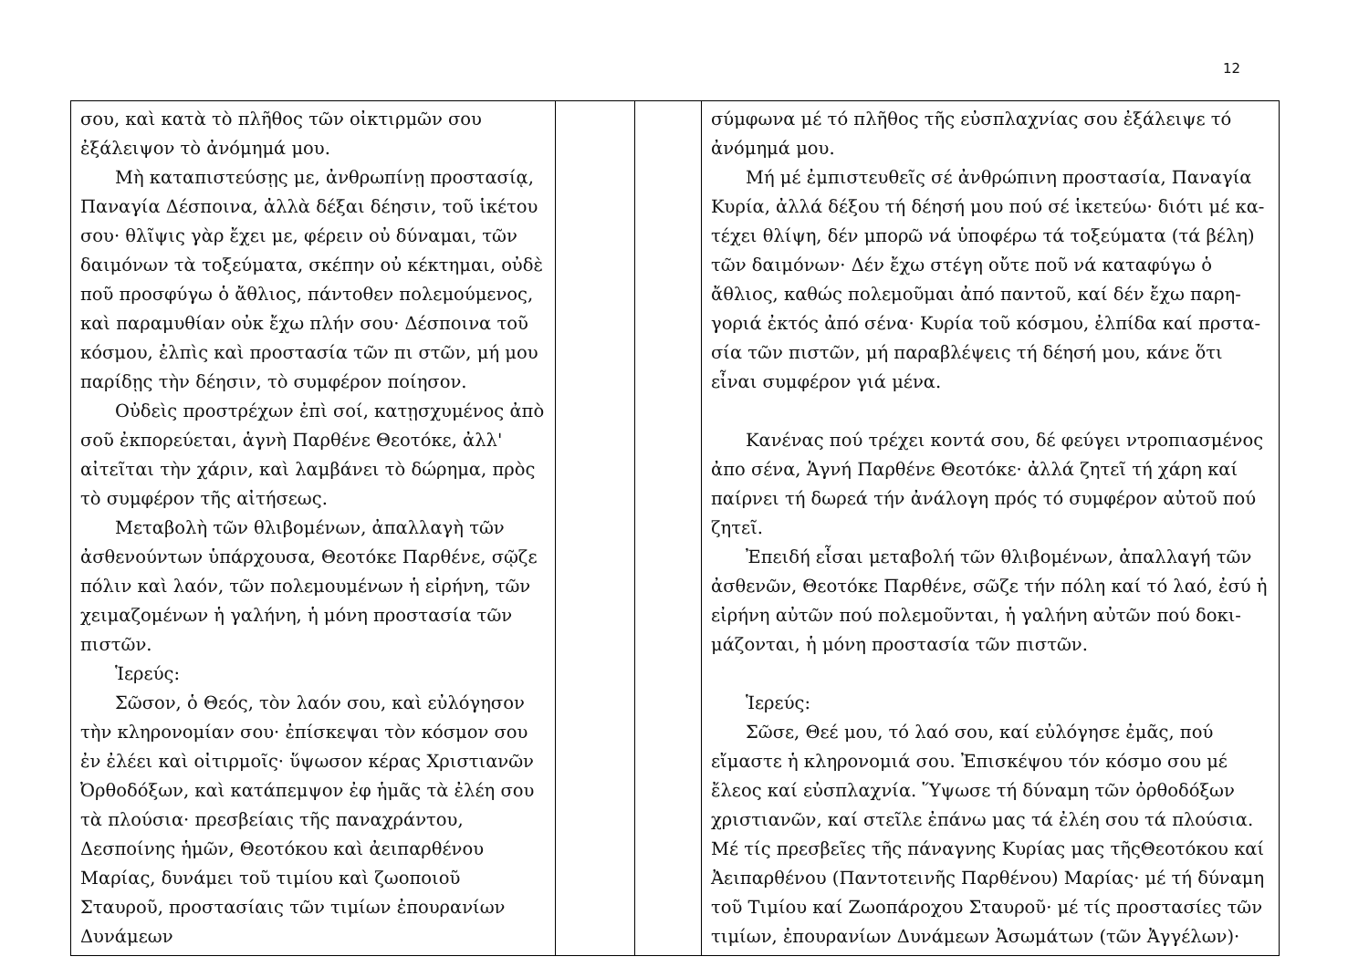12
| σου, καὶ κατὰ τὸ πλῆθος τῶν οἰκτιρμῶν σου ἐξάλειψον τὸ ἀνόμημά μου. Μὴ καταπιστεύσῃς με, ἀνθρωπίνῃ προστασίᾳ, Παναγία Δέσποινα, ἀλλὰ δέξαι δέησιν, τοῦ ἱκέτου σου· θλῖψις γὰρ ἔχει με, φέρειν οὐ δύναμαι, τῶν δαιμόνων τὰ τοξεύματα, σκέπην οὐ κέκτημαι, οὐδὲ ποῦ προσφύγω ὁ ἄθλιος, πάντοθεν πολεμούμενος, καὶ παραμυθίαν οὐκ ἔχω πλήν σου· Δέσποινα τοῦ κόσμου, ἐλπὶς καὶ προστασία τῶν πι στῶν, μή μου παρίδῃς τὴν δέησιν, τὸ συμφέρον ποίησον. Οὐδεὶς προστρέχων ἐπὶ σοί, κατῃσχυμένος ἀπὸ σοῦ ἐκπορεύεται, ἁγνὴ Παρθένε Θεοτόκε, ἀλλ' αἰτεῖται τὴν χάριν, καὶ λαμβάνει τὸ δώρημα, πρὸς τὸ συμφέρον τῆς αἰτήσεως. Μεταβολὴ τῶν θλιβομένων, ἀπαλλαγὴ τῶν ἀσθενούντων ὑπάρχουσα, Θεοτόκε Παρθένε, σῷζε πόλιν καὶ λαόν, τῶν πολεμουμένων ἡ εἰρήνη, τῶν χειμαζομένων ἡ γαλήνη, ἡ μόνη προστασία τῶν πιστῶν. Ἱερεύς: Σῶσον, ὁ Θεός, τὸν λαόν σου, καὶ εὐλόγησον τὴν κληρονομίαν σου· ἐπίσκεψαι τὸν κόσμον σου ἐν ἐλέει καὶ οἰτιρμοῖς· ὕψωσον κέρας Χριστιανῶν Ὀρθοδόξων, καὶ κατάπεμψον ἐφ ἡμᾶς τὰ ἐλέη σου τὰ πλούσια· πρεσβείαις τῆς παναχράντου, Δεσποίνης ἡμῶν, Θεοτόκου καὶ ἀειπαρθένου Μαρίας, δυνάμει τοῦ τιμίου καὶ ζωοποιοῦ Σταυροῦ, προστασίαις τῶν τιμίων ἐπουρανίων Δυνάμεων | | | σύμφωνα μέ τό πλῆθος τῆς εὐσπλαχνίας σου ἐξάλειψε τό ἀνόμημά μου. Μή μέ ἐμπιστευθεῖς σέ ἀνθρώπινη προστασία, Παναγία Κυρία, ἀλλά δέξου τή δέησή μου πού σέ ἱκετεύω· διότι μέ κα-τέχει θλίψη, δέν μπορῶ νά ὑποφέρω τά τοξεύματα (τά βέλη) τῶν δαιμόνων· Δέν ἔχω στέγη οὔτε ποῦ νά καταφύγω ὁ ἄθλιος, καθώς πολεμοῦμαι ἀπό παντοῦ, καί δέν ἔχω παρη-γοριά ἐκτός ἀπό σένα· Κυρία τοῦ κόσμου, ἐλπίδα καί πρστα-σία τῶν πιστῶν, μή παραβλέψεις τή δέησή μου, κάνε ὅτι εἶναι συμφέρον γιά μένα. Κανένας πού τρέχει κοντά σου, δέ φεύγει ντροπιασμένος ἀπο σένα, Ἁγνή Παρθένε Θεοτόκε· ἀλλά ζητεῖ τή χάρη καί παίρνει τή δωρεά τήν ἀνάλογη πρός τό συμφέρον αὐτοῦ πού ζητεῖ. Ἐπειδή εἶσαι μεταβολή τῶν θλιβομένων, ἀπαλλαγή τῶν ἀσθενῶν, Θεοτόκε Παρθένε, σῶζε τήν πόλη καί τό λαό, ἐσύ ἡ εἰρήνη αὐτῶν πού πολεμοῦνται, ἡ γαλήνη αὐτῶν πού δοκι-μάζονται, ἡ μόνη προστασία τῶν πιστῶν. Ἱερεύς: Σῶσε, Θεέ μου, τό λαό σου, καί εὐλόγησε ἐμᾶς, πού εἴμαστε ἡ κληρονομιά σου. Ἐπισκέψου τόν κόσμο σου μέ ἔλεος καί εὐσπλαχνία. Ὕψωσε τή δύναμη τῶν ὀρθοδόξων χριστιανῶν, καί στεῖλε ἐπάνω μας τά ἐλέη σου τά πλούσια. Μέ τίς πρεσβεῖες τῆς πάναγνης Κυρίας μας τῆςΘεοτόκου καί Ἀειπαρθένου (Παντοτεινῆς Παρθένου) Μαρίας· μέ τή δύναμη τοῦ Τιμίου καί Ζωοπάροχου Σταυροῦ· μέ τίς προστασίες τῶν τιμίων, ἐπουρανίων Δυνάμεων Ἀσωμάτων (τῶν Ἀγγέλων)· |